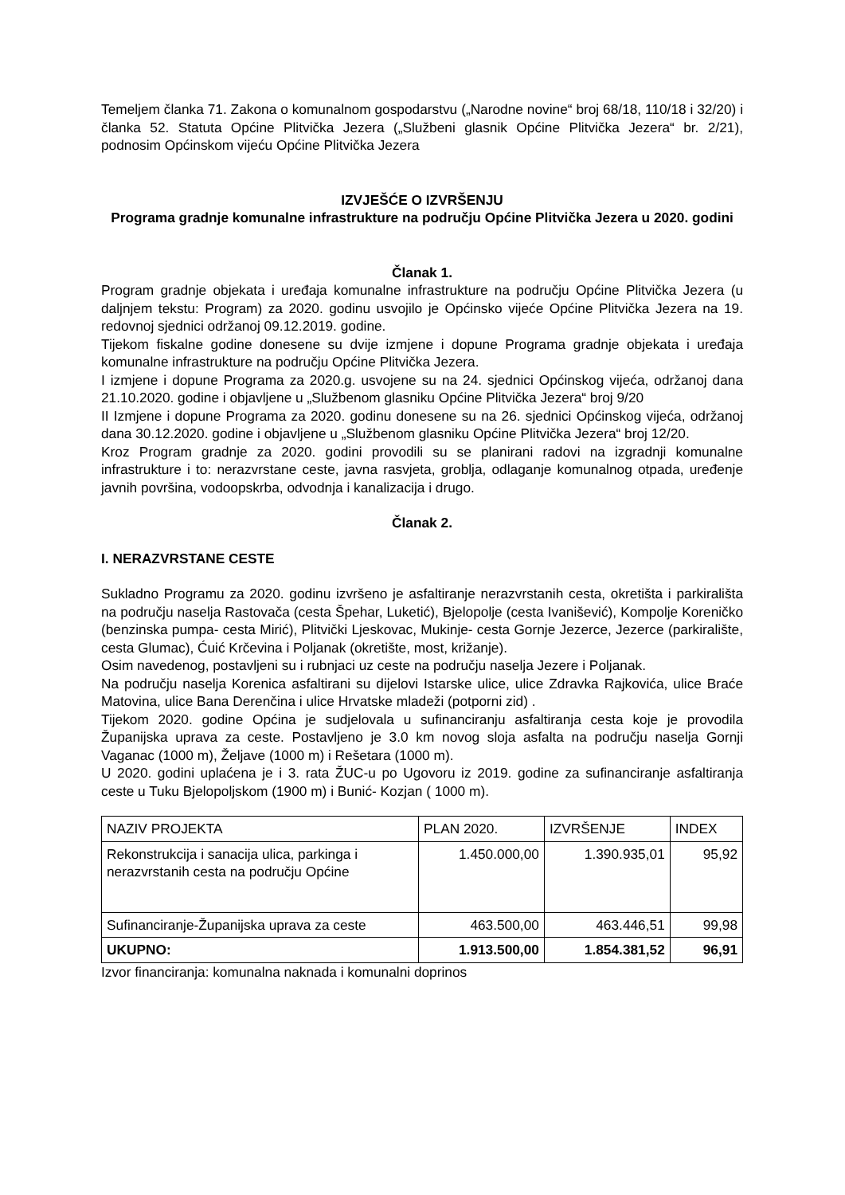Temeljem članka 71. Zakona o komunalnom gospodarstvu („Narodne novine“ broj 68/18, 110/18 i 32/20) i članka 52. Statuta Općine Plitvička Jezera („Službeni glasnik Općine Plitvička Jezera“ br. 2/21), podnosim Općinskom vijeću Općine Plitvička Jezera
IZVJEŠĆE O IZVRŠENJU
Programa gradnje komunalne infrastrukture na području Općine Plitvička Jezera u 2020. godini
Članak 1.
Program gradnje objekata i uređaja komunalne infrastrukture na području Općine Plitvička Jezera (u daljnjem tekstu: Program) za 2020. godinu usvojilo je Općinsko vijeće Općine Plitvička Jezera na 19. redovnoj sjednici održanoj 09.12.2019. godine.
Tijekom fiskalne godine donesene su dvije izmjene i dopune Programa gradnje objekata i uređaja komunalne infrastrukture na području Općine Plitvička Jezera.
I izmjene i dopune Programa za 2020.g. usvojene su na 24. sjednici Općinskog vijeća, održanoj dana 21.10.2020. godine i objavljene u „Službenom glasniku Općine Plitvička Jezera“ broj 9/20
II Izmjene i dopune Programa za 2020. godinu donesene su na 26. sjednici Općinskog vijeća, održanoj dana 30.12.2020. godine i objavljene u „Službenom glasniku Općine Plitvička Jezera“ broj 12/20.
Kroz Program gradnje za 2020. godini provodili su se planirani radovi na izgradnji komunalne infrastrukture i to: nerazvrstane ceste, javna rasvjeta, groblja, odlaganje komunalnog otpada, uređenje javnih površina, vodoopskrba, odvodnja i kanalizacija i drugo.
Članak 2.
I. NERAZVRSTANE CESTE
Sukladno Programu za 2020. godinu izvršeno je asfaltiranje nerazvrstanih cesta, okretišta i parkirališta na području naselja Rastovača (cesta Špehar, Luketić), Bjelopolje (cesta Ivanišević), Kompolje Koreničko (benzinska pumpa- cesta Mirić), Plitvički Ljeskovac, Mukinje- cesta Gornje Jezerce, Jezerce (parkiralište, cesta Glumac), Ćuić Krčevina i Poljanak (okretište, most, križanje).
Osim navedenog, postavljeni su i rubnjaci uz ceste na području naselja Jezere i Poljanak.
Na području naselja Korenica asfaltirani su dijelovi Istarske ulice, ulice Zdravka Rajkovića, ulice Braće Matovina, ulice Bana Derenčina i ulice Hrvatske mladeži (potporni zid) .
Tijekom 2020. godine Općina je sudjelovala u sufinanciranju asfaltiranja cesta koje je provodila Županijska uprava za ceste. Postavljeno je 3.0 km novog sloja asfalta na području naselja Gornji Vaganac (1000 m), Željave (1000 m) i Rešetara (1000 m).
U 2020. godini uplaćena je i 3. rata ŽUC-u po Ugovoru iz 2019. godine za sufinanciranje asfaltiranja ceste u Tuku Bjelopoljskom (1900 m) i Bunić- Kozjan ( 1000 m).
| NAZIV PROJEKTA | PLAN 2020. | IZVRŠENJE | INDEX |
| Rekonstrukcija i sanacija ulica, parkinga i nerazvrstanih cesta na području Općine | 1.450.000,00 | 1.390.935,01 | 95,92 |
| Sufinanciranje-Županijska uprava za ceste | 463.500,00 | 463.446,51 | 99,98 |
| UKUPNO: | 1.913.500,00 | 1.854.381,52 | 96,91 |
Izvor financiranja: komunalna naknada i komunalni doprinos